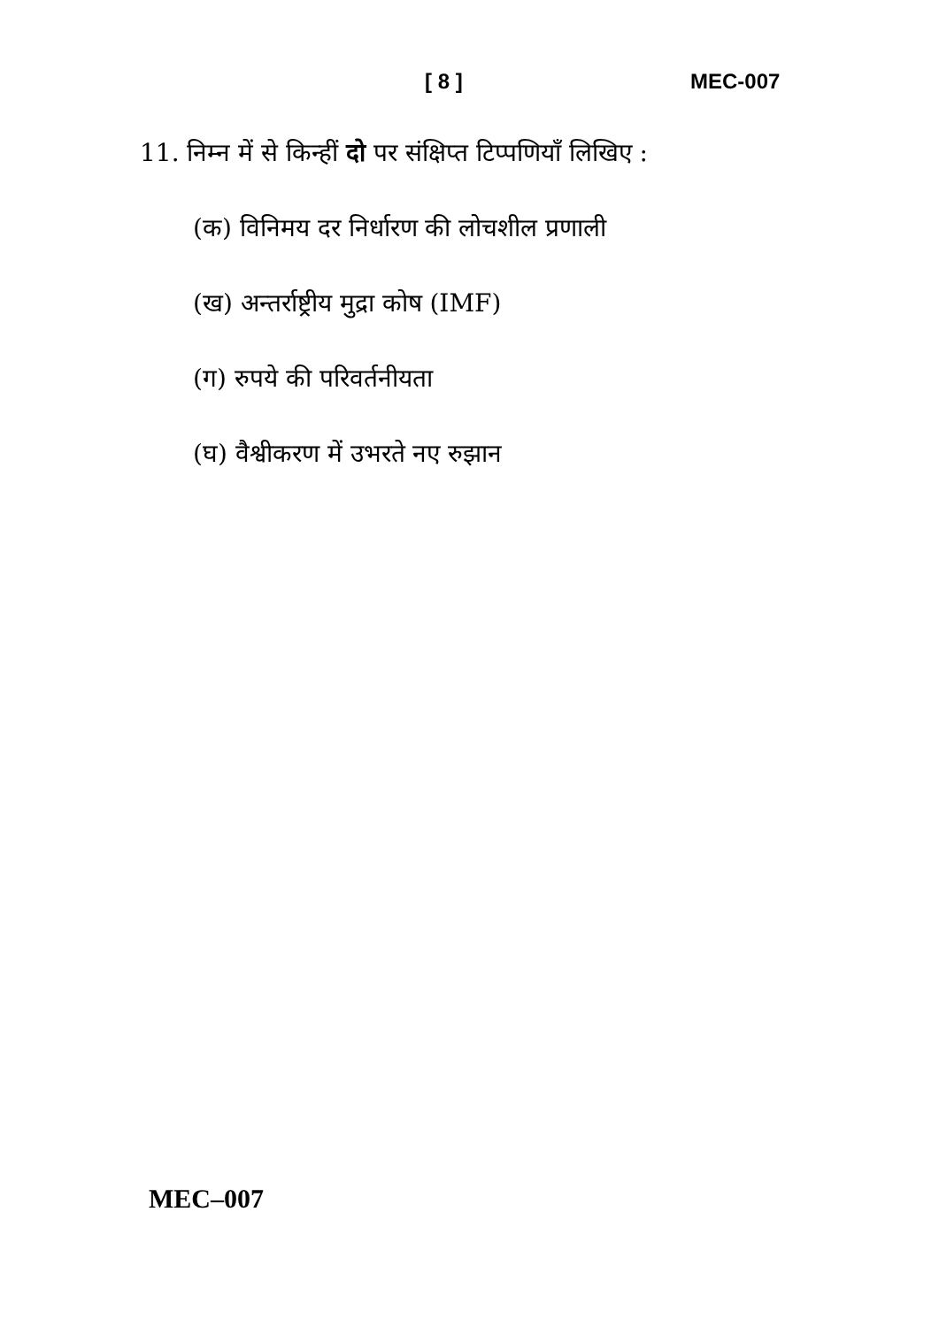[ 8 ] MEC-007
11. निम्न में से किन्हीं दो पर संक्षिप्त टिप्पणियाँ लिखिए :
(क) विनिमय दर निर्धारण की लोचशील प्रणाली
(ख) अन्तर्राष्ट्रीय मुद्रा कोष (IMF)
(ग) रुपये की परिवर्तनीयता
(घ) वैश्वीकरण में उभरते नए रुझान
MEC–007